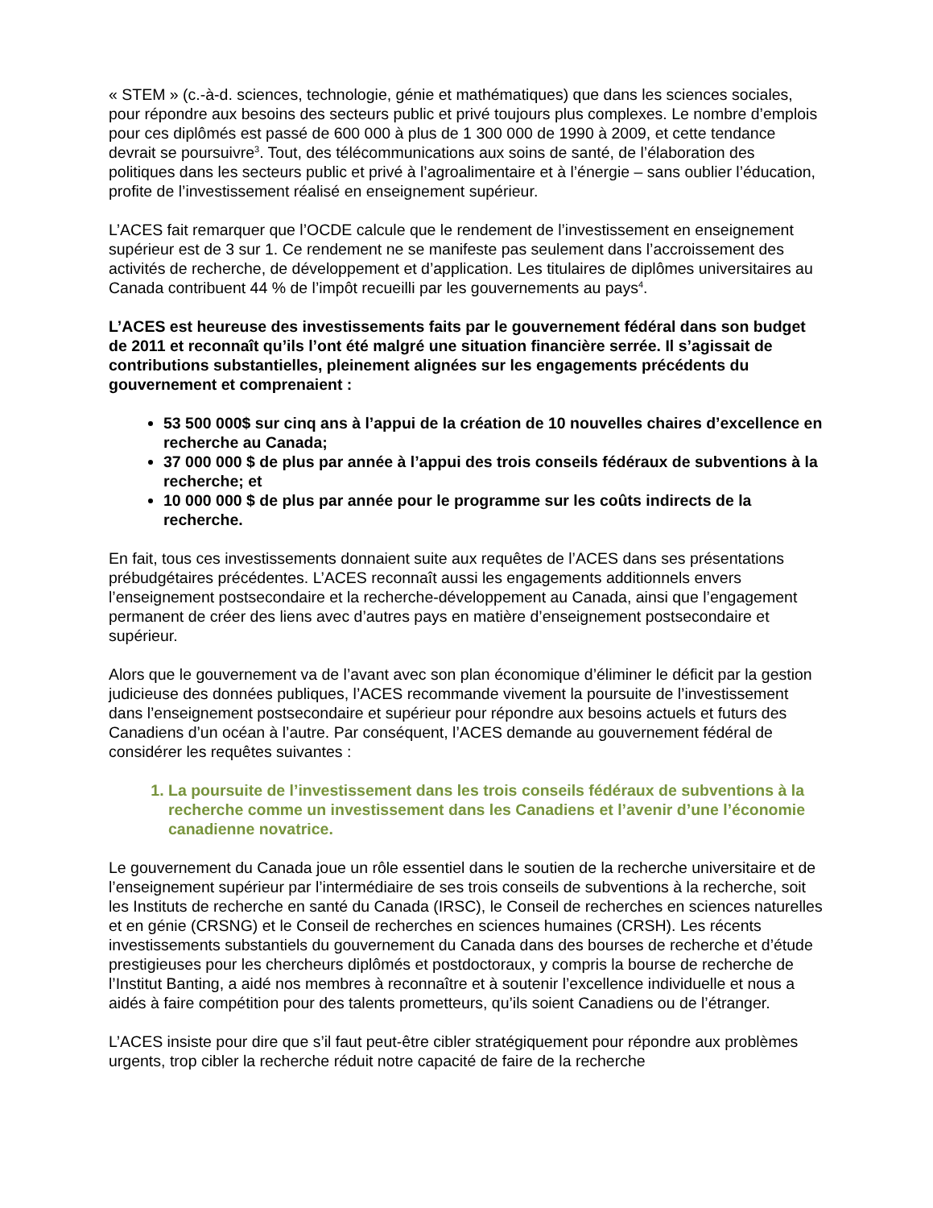« STEM » (c.-à-d. sciences, technologie, génie et mathématiques) que dans les sciences sociales, pour répondre aux besoins des secteurs public et privé toujours plus complexes. Le nombre d’emplois pour ces diplômés est passé de 600 000 à plus de 1 300 000 de 1990 à 2009, et cette tendance devrait se poursuivre<sup>3</sup>. Tout, des télécommunications aux soins de santé, de l’élaboration des politiques dans les secteurs public et privé à l’agroalimentaire et à l’énergie – sans oublier l’éducation, profite de l’investissement réalisé en enseignement supérieur.
L’ACES fait remarquer que l’OCDE calcule que le rendement de l’investissement en enseignement supérieur est de 3 sur 1. Ce rendement ne se manifeste pas seulement dans l’accroissement des activités de recherche, de développement et d’application. Les titulaires de diplômes universitaires au Canada contribuent 44 % de l’impôt recueilli par les gouvernements au pays<sup>4</sup>.
L’ACES est heureuse des investissements faits par le gouvernement fédéral dans son budget de 2011 et reconnaît qu’ils l’ont été malgré une situation financière serrée. Il s’agissait de contributions substantielles, pleinement alignées sur les engagements précédents du gouvernement et comprenaient :
53 500 000$ sur cinq ans à l’appui de la création de 10 nouvelles chaires d’excellence en recherche au Canada;
37 000 000 $ de plus par année à l’appui des trois conseils fédéraux de subventions à la recherche; et
10 000 000 $ de plus par année pour le programme sur les coûts indirects de la recherche.
En fait, tous ces investissements donnaient suite aux requêtes de l’ACES dans ses présentations prébudgétaires précédentes. L’ACES reconnaît aussi les engagements additionnels envers l’enseignement postsecondaire et la recherche-développement au Canada, ainsi que l’engagement permanent de créer des liens avec d’autres pays en matière d’enseignement postsecondaire et supérieur.
Alors que le gouvernement va de l’avant avec son plan économique d’éliminer le déficit par la gestion judicieuse des données publiques, l’ACES recommande vivement la poursuite de l’investissement dans l’enseignement postsecondaire et supérieur pour répondre aux besoins actuels et futurs des Canadiens d’un océan à l’autre. Par conséquent, l’ACES demande au gouvernement fédéral de considérer les requêtes suivantes :
1. La poursuite de l’investissement dans les trois conseils fédéraux de subventions à la recherche comme un investissement dans les Canadiens et l’avenir d’une l’économie canadienne novatrice.
Le gouvernement du Canada joue un rôle essentiel dans le soutien de la recherche universitaire et de l’enseignement supérieur par l’intermédiaire de ses trois conseils de subventions à la recherche, soit les Instituts de recherche en santé du Canada (IRSC), le Conseil de recherches en sciences naturelles et en génie (CRSNG) et le Conseil de recherches en sciences humaines (CRSH). Les récents investissements substantiels du gouvernement du Canada dans des bourses de recherche et d’étude prestigieuses pour les chercheurs diplômés et postdoctoraux, y compris la bourse de recherche de l’Institut Banting, a aidé nos membres à reconnaître et à soutenir l’excellence individuelle et nous a aidés à faire compétition pour des talents prometteurs, qu’ils soient Canadiens ou de l’étranger.
L’ACES insiste pour dire que s’il faut peut-être cibler stratégiquement pour répondre aux problèmes urgents, trop cibler la recherche réduit notre capacité de faire de la recherche